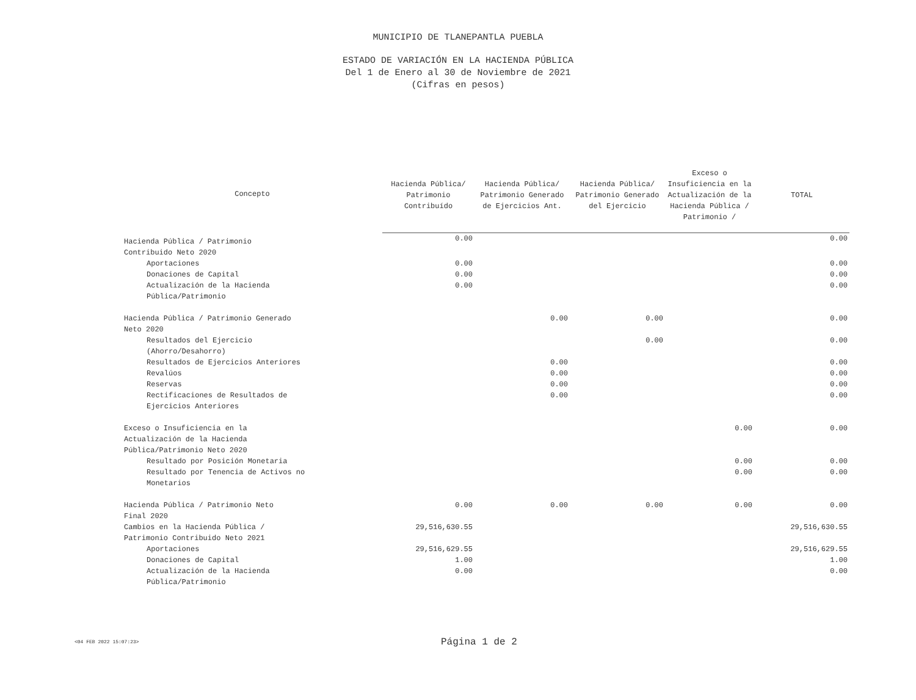MUNICIPIO DE TLANEPANTLA PUEBLA
ESTADO DE VARIACIÓN EN LA HACIENDA PÚBLICA
Del 1 de Enero al 30 de Noviembre de 2021
(Cifras en pesos)
| Concepto | Hacienda Pública/ Patrimonio Contribuído | Hacienda Pública/ Patrimonio Generado de Ejercicios Ant. | Hacienda Pública/ Patrimonio Generado del Ejercicio | Exceso o Insuficiencia en la Actualización de la Hacienda Pública / Patrimonio / | TOTAL |
| --- | --- | --- | --- | --- | --- |
| Hacienda Pública / Patrimonio Contribuido Neto 2020 | 0.00 | | | | 0.00 |
| Aportaciones | 0.00 | | | | 0.00 |
| Donaciones de Capital | 0.00 | | | | 0.00 |
| Actualización de la Hacienda Pública/Patrimonio | 0.00 | | | | 0.00 |
| Hacienda Pública / Patrimonio Generado Neto 2020 | | 0.00 | 0.00 | | 0.00 |
| Resultados del Ejercicio (Ahorro/Desahorro) | | | 0.00 | | 0.00 |
| Resultados de Ejercicios Anteriores | | 0.00 | | | 0.00 |
| Revalúos | | 0.00 | | | 0.00 |
| Reservas | | 0.00 | | | 0.00 |
| Rectificaciones de Resultados de Ejercicios Anteriores | | 0.00 | | | 0.00 |
| Exceso o Insuficiencia en la Actualización de la Hacienda Pública/Patrimonio Neto 2020 | | | | 0.00 | 0.00 |
| Resultado por Posición Monetaria | | | | 0.00 | 0.00 |
| Resultado por Tenencia de Activos no Monetarios | | | | 0.00 | 0.00 |
| Hacienda Pública / Patrimonio Neto Final 2020 | 0.00 | 0.00 | 0.00 | 0.00 | 0.00 |
| Cambios en la Hacienda Pública / Patrimonio Contribuido Neto 2021 | 29,516,630.55 | | | | 29,516,630.55 |
| Aportaciones | 29,516,629.55 | | | | 29,516,629.55 |
| Donaciones de Capital | 1.00 | | | | 1.00 |
| Actualización de la Hacienda Pública/Patrimonio | 0.00 | | | | 0.00 |
<04 FEB 2022 15:07:23> Página 1 de 2